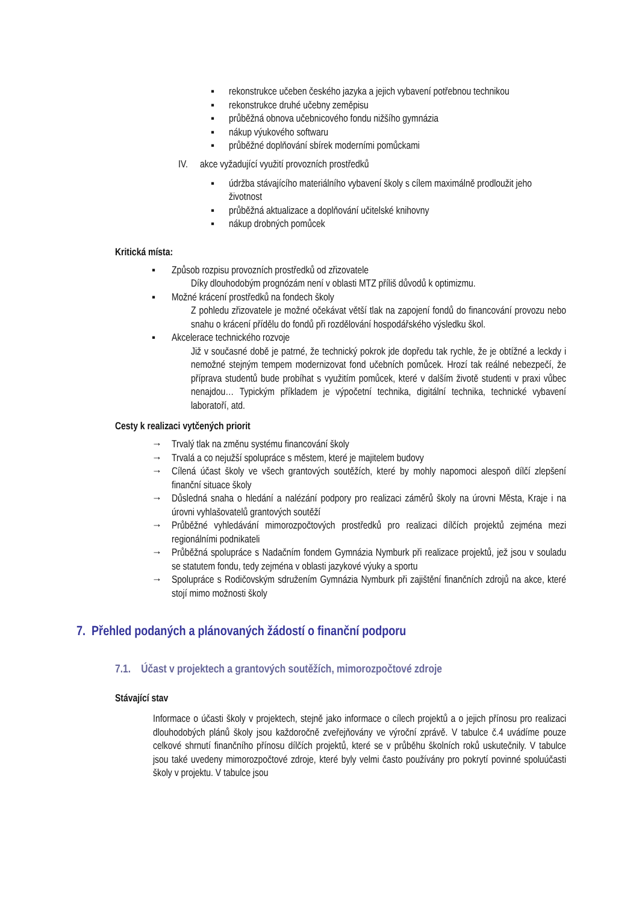▪ rekonstrukce učeben českého jazyka a jejich vybavení potřebnou technikou
▪ rekonstrukce druhé učebny zeměpisu
▪ průběžná obnova učebnicového fondu nižšího gymnázia
▪ nákup výukového softwaru
▪ průběžné doplňování sbírek moderními pomůckami
IV. akce vyžadující využití provozních prostředků
▪ údržba stávajícího materiálního vybavení školy s cílem maximálně prodloužit jeho životnost
▪ průběžná aktualizace a doplňování učitelské knihovny
▪ nákup drobných pomůcek
Kritická místa:
▪ Způsob rozpisu provozních prostředků od zřizovatele
Díky dlouhodobým prognózám není v oblasti MTZ příliš důvodů k optimizmu.
▪ Možné krácení prostředků na fondech školy
Z pohledu zřizovatele je možné očekávat větší tlak na zapojení fondů do financování provozu nebo snahu o krácení přídělu do fondů při rozdělování hospodářského výsledku škol.
▪ Akcelerace technického rozvoje
Již v současné době je patrné, že technický pokrok jde dopředu tak rychle, že je obtížné a leckdy i nemožné stejným tempem modernizovat fond učebních pomůcek. Hrozí tak reálné nebezpečí, že příprava studentů bude probíhat s využitím pomůcek, které v dalším životě studenti v praxi vůbec nenajdou… Typickým příkladem je výpočetní technika, digitální technika, technické vybavení laboratoří, atd.
Cesty k realizaci vytčených priorit
→ Trvalý tlak na změnu systému financování školy
→ Trvalá a co nejužší spolupráce s městem, které je majitelem budovy
→ Cílená účast školy ve všech grantových soutěžích, které by mohly napomoci alespoň dílčí zlepšení finanční situace školy
→ Důsledná snaha o hledání a nalézání podpory pro realizaci záměrů školy na úrovni Města, Kraje i na úrovni vyhlašovatelů grantových soutěží
→ Průběžné vyhledávání mimorozpočtových prostředků pro realizaci dílčích projektů zejména mezi regionálními podnikateli
→ Průběžná spolupráce s Nadačním fondem Gymnázia Nymburk při realizace projektů, jež jsou v souladu se statutem fondu, tedy zejména v oblasti jazykové výuky a sportu
→ Spolupráce s Rodičovským sdružením Gymnázia Nymburk při zajištění finančních zdrojů na akce, které stojí mimo možnosti školy
7. Přehled podaných a plánovaných žádostí o finanční podporu
7.1. Účast v projektech a grantových soutěžích, mimorozpočtové zdroje
Stávající stav
Informace o účasti školy v projektech, stejně jako informace o cílech projektů a o jejich přínosu pro realizaci dlouhodobých plánů školy jsou každoročně zveřejňovány ve výroční zprávě. V tabulce č.4 uvádíme pouze celkové shrnutí finančního přínosu dílčích projektů, které se v průběhu školních roků uskutečnily. V tabulce jsou také uvedeny mimorozpočtové zdroje, které byly velmi často používány pro pokrytí povinné spoluúčasti školy v projektu. V tabulce jsou